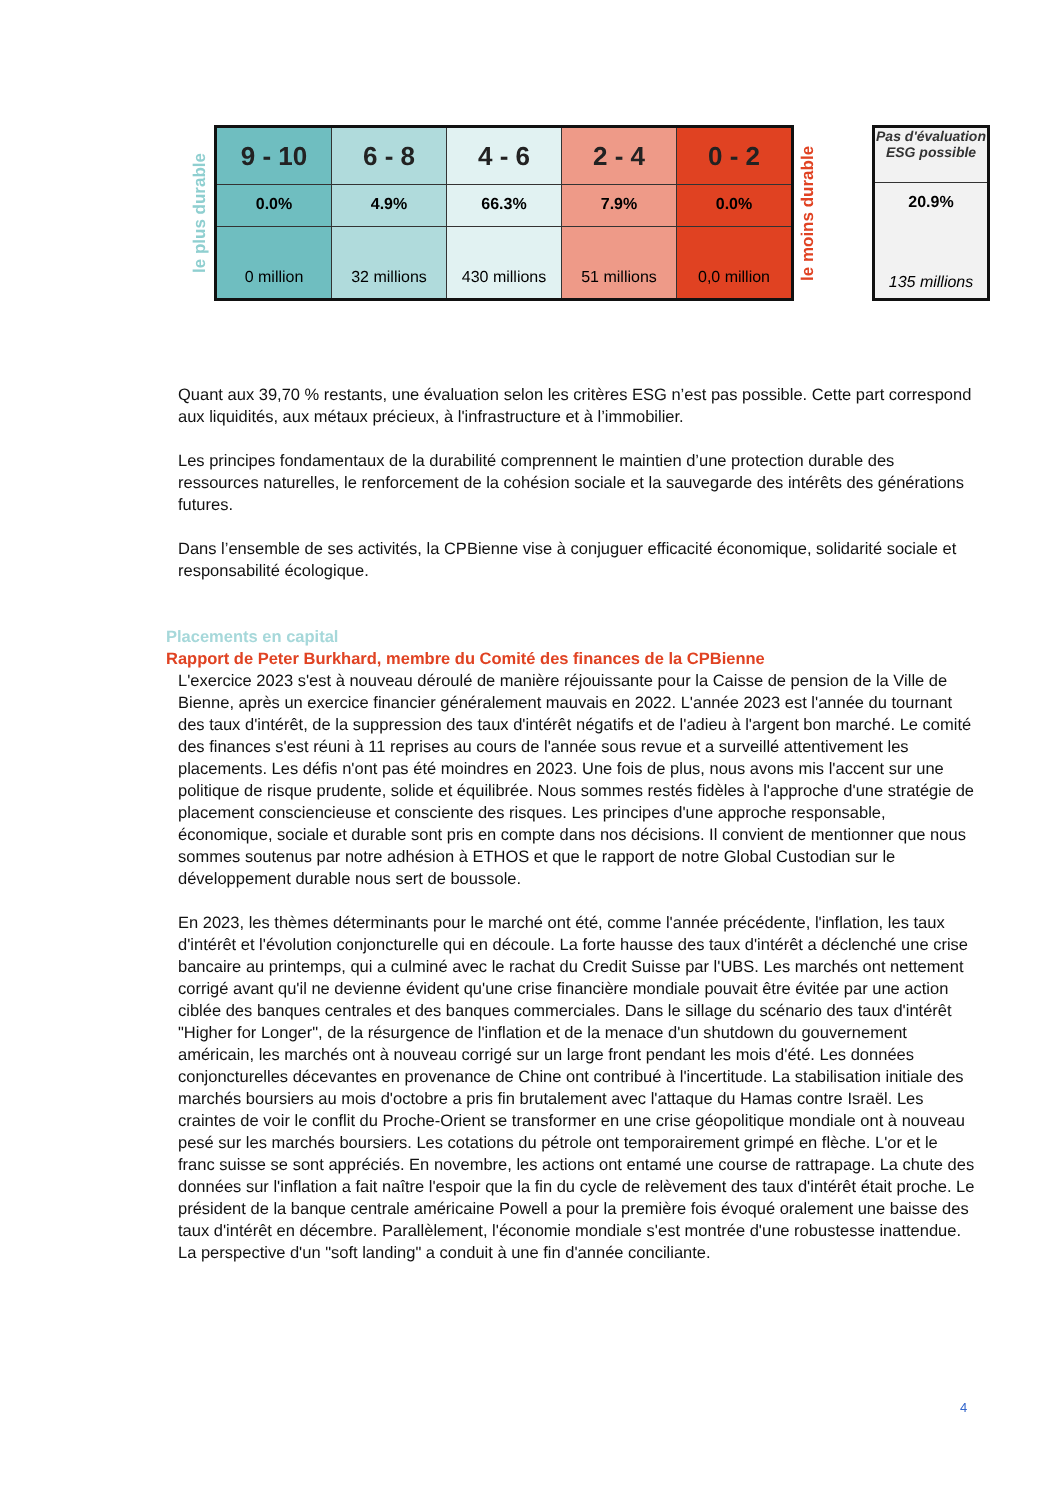le plus durable
| 9 - 10 | 6 - 8 | 4 - 6 | 2 - 4 | 0 - 2 |
| 0.0% | 4.9% | 66.3% | 7.9% | 0.0% |
| 0 million | 32 millions | 430 millions | 51 millions | 0,0 million |
le moins durable
Pas d'évaluation ESG possible
20.9%
135 millions
Quant aux 39,70 % restants, une évaluation selon les critères ESG n’est pas possible. Cette part correspond aux liquidités, aux métaux précieux, à l'infrastructure et à l’immobilier.
Les principes fondamentaux de la durabilité comprennent le maintien d’une protection durable des ressources naturelles, le renforcement de la cohésion sociale et la sauvegarde des intérêts des générations futures.
Dans l’ensemble de ses activités, la CPBienne vise à conjuguer efficacité économique, solidarité sociale et responsabilité écologique.
Placements en capital
Rapport de Peter Burkhard, membre du Comité des finances de la CPBienne
L'exercice 2023 s'est à nouveau déroulé de manière réjouissante pour la Caisse de pension de la Ville de Bienne, après un exercice financier généralement mauvais en 2022. L'année 2023 est l'année du tournant des taux d'intérêt, de la suppression des taux d'intérêt négatifs et de l'adieu à l'argent bon marché. Le comité des finances s'est réuni à 11 reprises au cours de l'année sous revue et a surveillé attentivement les placements. Les défis n'ont pas été moindres en 2023. Une fois de plus, nous avons mis l'accent sur une politique de risque prudente, solide et équilibrée. Nous sommes restés fidèles à l'approche d'une stratégie de placement consciencieuse et consciente des risques. Les principes d'une approche responsable, économique, sociale et durable sont pris en compte dans nos décisions. Il convient de mentionner que nous sommes soutenus par notre adhésion à ETHOS et que le rapport de notre Global Custodian sur le développement durable nous sert de boussole.
En 2023, les thèmes déterminants pour le marché ont été, comme l'année précédente, l'inflation, les taux d'intérêt et l'évolution conjoncturelle qui en découle. La forte hausse des taux d'intérêt a déclenché une crise bancaire au printemps, qui a culminé avec le rachat du Credit Suisse par l'UBS. Les marchés ont nettement corrigé avant qu'il ne devienne évident qu'une crise financière mondiale pouvait être évitée par une action ciblée des banques centrales et des banques commerciales. Dans le sillage du scénario des taux d'intérêt "Higher for Longer", de la résurgence de l'inflation et de la menace d'un shutdown du gouvernement américain, les marchés ont à nouveau corrigé sur un large front pendant les mois d'été. Les données conjoncturelles décevantes en provenance de Chine ont contribué à l'incertitude. La stabilisation initiale des marchés boursiers au mois d'octobre a pris fin brutalement avec l'attaque du Hamas contre Israël. Les craintes de voir le conflit du Proche-Orient se transformer en une crise géopolitique mondiale ont à nouveau pesé sur les marchés boursiers. Les cotations du pétrole ont temporairement grimpé en flèche. L'or et le franc suisse se sont appréciés. En novembre, les actions ont entamé une course de rattrapage. La chute des données sur l'inflation a fait naître l'espoir que la fin du cycle de relèvement des taux d'intérêt était proche. Le président de la banque centrale américaine Powell a pour la première fois évoqué oralement une baisse des taux d'intérêt en décembre. Parallèlement, l'économie mondiale s'est montrée d'une robustesse inattendue. La perspective d'un "soft landing" a conduit à une fin d'année conciliante.
4